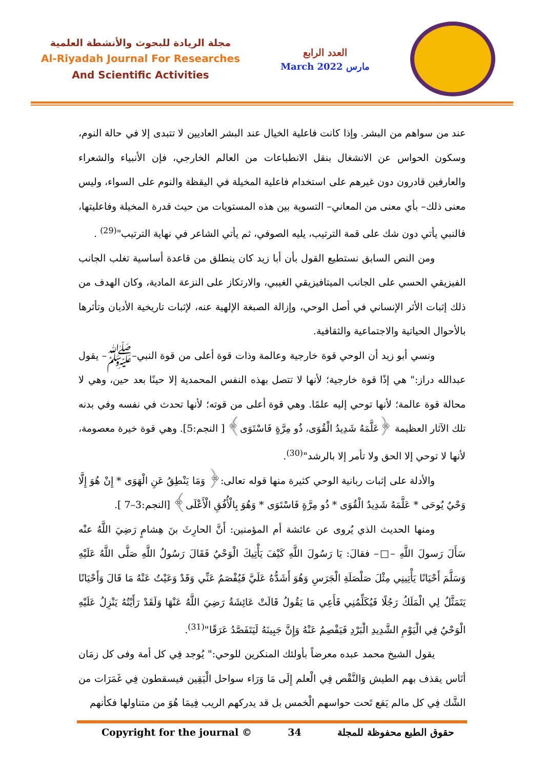مجلة الريادة للبحوث والأنشطة العلمية
Al-Riyadah Journal For Researches
And Scientific Activities
العدد الرابع
March 2022 مارس
عند من سواهم من البشر. وإذا كانت فاعلية الخيال عند البشر العاديين لا تتبدى إلا في حالة النوم، وسكون الحواس عن الانشغال بنقل الانطباعات من العالم الخارجي، فإن الأنبياء والشعراء والعارفين قادرون دون غيرهم على استخدام فاعلية المخيلة في اليقظة والنوم على السواء، وليس معنى ذلك– بأي معنى من المعاني– التسوية بين هذه المستويات من حيث قدرة المخيلة وفاعليتها، فالنبي يأتي دون شك على قمة الترتيب، يليه الصوفي، ثم يأتي الشاعر في نهاية الترتيب"<sup>(29)</sup> .
ومن النص السابق نستطيع القول بأن أبا زيد كان ينطلق من قاعدة أساسية تغلب الجانب الفيزيقي الحسي على الجانب الميتافيزيقي الغيبي، والارتكاز على النزعة المادية، وكان الهدف من ذلك إثبات الأثر الإنساني في أصل الوحي، وإزالة الصبغة الإلهية عنه، لإثبات تاريخية الأديان وتأثرها بالأحوال الحياتية والاجتماعية والثقافية.
ونسي أبو زيد أن الوحي قوة خارجية وعالمة وذات قوة أعلى من قوة النبي–ﷺ– يقول عبدالله دراز:" هي إذًا قوة خارجية؛ لأنها لا تتصل بهذه النفس المحمدية إلا حينًا بعد حين، وهي لا محالة قوة عالمة؛ لأنها توحي إليه علمًا. وهي قوة أعلى من قوته؛ لأنها تحدث في نفسه وفي بدنه تلك الآثار العظيمة ﴿عَلَّمَهُ شَدِيدُ الْقُوَى، ذُو مِرَّةٍ فَاسْتَوَى﴾ [ النجم:5]. وهي قوة خيرة معصومة، لأنها لا توحي إلا الحق ولا تأمر إلا بالرشد"<sup>(30)</sup>.
والأدلة على إثبات ربانية الوحي كثيرة منها قوله تعالى:﴿ وَمَا يَنْطِقُ عَنِ الْهَوَى * إِنْ هُوَ إِلَّا وَحْيٌ يُوحَى * عَلَّمَهُ شَدِيدُ الْقُوَى * ذُو مِرَّةٍ فَاسْتَوَى * وَهُوَ بِالْأُفُقِ الْأَعْلَى﴾ [النجم:3–7 ].
ومنها الحديث الذي يُروى عن عائشة أم المؤمنين: أَنَّ الحارِثَ بنَ هِشامٍ رَضِيَ اللَّهُ عنْه سَأَلَ رَسولَ اللَّهِ –□– فقالَ: يَا رَسُولَ اللَّهِ كَيْفَ يَأْتِيكَ الْوَحْيُ فَقَالَ رَسُولُ اللَّهِ صَلَّى اللَّهُ عَلَيْهِ وَسَلَّمَ أَحْيَانًا يَأْتِينِي مِثْلَ صَلْصَلَةِ الْجَرَسِ وَهُوَ أَشَدُّهُ عَلَيَّ فَيُفْصَمُ عَنِّي وَقَدْ وَعَيْتُ عَنْهُ مَا قَالَ وَأَحْيَانًا يَتَمَثَّلُ لِي الْمَلَكُ رَجُلًا فَيُكَلِّمُنِي فَأَعِي مَا يَقُولُ قَالَتْ عَائِشَةُ رَضِيَ اللَّهُ عَنْهَا وَلَقَدْ رَأَيْتُهُ يَنْزِلُ عَلَيْهِ الْوَحْيُ فِي الْيَوْمِ الشَّدِيدِ الْبَرْدِ فَيَفْصِمُ عَنْهُ وَإِنَّ جَبِينَهُ لَيَتَفَصَّدُ عَرَقًا"<sup>(31)</sup>.
يقول الشيخ محمد عبده معرضاً بأولئك المنكرين للوحي:" يُوجد فِي كل أمة وفى كل زمَان أنَاس يقذف بهم الطيش وَالنَّقْص فِي الْعلم إِلَى مَا وَرَاء سواحل الْيَقِين فيسقطون فِي غَمَرَات من الشَّك فِي كل مالم يَقع تَحت حواسهم الْخمس بل قد يدركهم الريب فِيمَا هُوَ من متناولها فكأنهم
Copyright for the journal © 34 حقوق الطبع محفوظة للمجلة